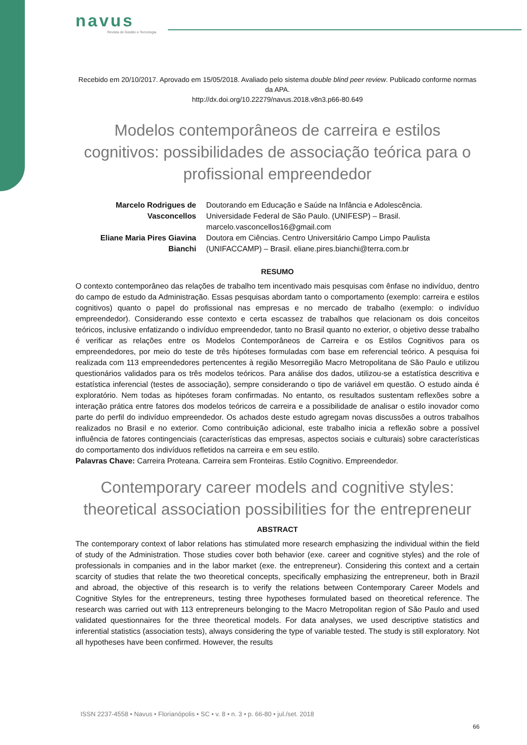navus
Revista de Gestão e Tecnologia
Recebido em 20/10/2017. Aprovado em 15/05/2018. Avaliado pelo sistema double blind peer review. Publicado conforme normas da APA.
http://dx.doi.org/10.22279/navus.2018.v8n3.p66-80.649
Modelos contemporâneos de carreira e estilos cognitivos: possibilidades de associação teórica para o profissional empreendedor
| Marcelo Rodrigues de Vasconcellos | Doutorando em Educação e Saúde na Infância e Adolescência. Universidade Federal de São Paulo. (UNIFESP) – Brasil. marcelo.vasconcellos16@gmail.com |
| Eliane Maria Pires Giavina Bianchi | Doutora em Ciências. Centro Universitário Campo Limpo Paulista (UNIFACCAMP) – Brasil. eliane.pires.bianchi@terra.com.br |
RESUMO
O contexto contemporâneo das relações de trabalho tem incentivado mais pesquisas com ênfase no indivíduo, dentro do campo de estudo da Administração. Essas pesquisas abordam tanto o comportamento (exemplo: carreira e estilos cognitivos) quanto o papel do profissional nas empresas e no mercado de trabalho (exemplo: o indivíduo empreendedor). Considerando esse contexto e certa escassez de trabalhos que relacionam os dois conceitos teóricos, inclusive enfatizando o indivíduo empreendedor, tanto no Brasil quanto no exterior, o objetivo desse trabalho é verificar as relações entre os Modelos Contemporâneos de Carreira e os Estilos Cognitivos para os empreendedores, por meio do teste de três hipóteses formuladas com base em referencial teórico. A pesquisa foi realizada com 113 empreendedores pertencentes à região Mesorregião Macro Metropolitana de São Paulo e utilizou questionários validados para os três modelos teóricos. Para análise dos dados, utilizou-se a estatística descritiva e estatística inferencial (testes de associação), sempre considerando o tipo de variável em questão. O estudo ainda é exploratório. Nem todas as hipóteses foram confirmadas. No entanto, os resultados sustentam reflexões sobre a interação prática entre fatores dos modelos teóricos de carreira e a possibilidade de analisar o estilo inovador como parte do perfil do indivíduo empreendedor. Os achados deste estudo agregam novas discussões a outros trabalhos realizados no Brasil e no exterior. Como contribuição adicional, este trabalho inicia a reflexão sobre a possível influência de fatores contingenciais (características das empresas, aspectos sociais e culturais) sobre características do comportamento dos indivíduos refletidos na carreira e em seu estilo.
Palavras Chave: Carreira Proteana. Carreira sem Fronteiras. Estilo Cognitivo. Empreendedor.
Contemporary career models and cognitive styles: theoretical association possibilities for the entrepreneur
ABSTRACT
The contemporary context of labor relations has stimulated more research emphasizing the individual within the field of study of the Administration. Those studies cover both behavior (exe. career and cognitive styles) and the role of professionals in companies and in the labor market (exe. the entrepreneur). Considering this context and a certain scarcity of studies that relate the two theoretical concepts, specifically emphasizing the entrepreneur, both in Brazil and abroad, the objective of this research is to verify the relations between Contemporary Career Models and Cognitive Styles for the entrepreneurs, testing three hypotheses formulated based on theoretical reference. The research was carried out with 113 entrepreneurs belonging to the Macro Metropolitan region of São Paulo and used validated questionnaires for the three theoretical models. For data analyses, we used descriptive statistics and inferential statistics (association tests), always considering the type of variable tested. The study is still exploratory. Not all hypotheses have been confirmed. However, the results
ISSN 2237-4558 • Navus • Florianópolis • SC • v. 8 • n. 3 • p. 66-80 • jul./set. 2018
66